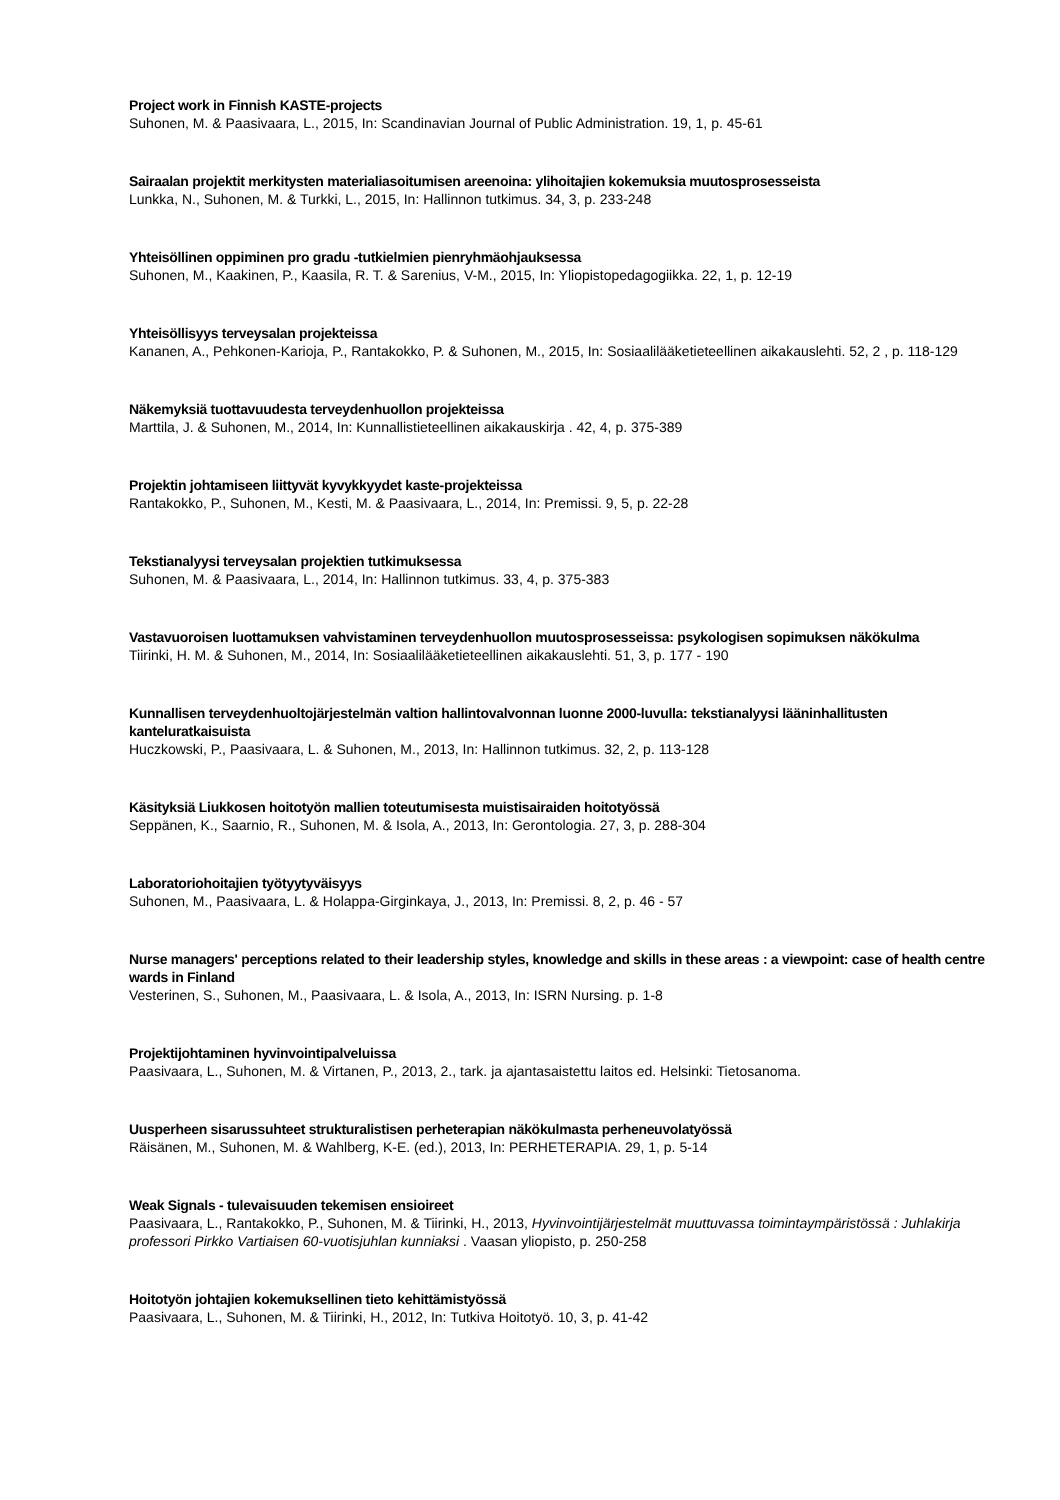Project work in Finnish KASTE-projects
Suhonen, M. & Paasivaara, L., 2015, In: Scandinavian Journal of Public Administration. 19, 1, p. 45-61
Sairaalan projektit merkitysten materialiasoitumisen areenoina: ylihoitajien kokemuksia muutosprosesseista
Lunkka, N., Suhonen, M. & Turkki, L., 2015, In: Hallinnon tutkimus. 34, 3, p. 233-248
Yhteisöllinen oppiminen pro gradu -tutkielmien pienryhmäohjauksessa
Suhonen, M., Kaakinen, P., Kaasila, R. T. & Sarenius, V-M., 2015, In: Yliopistopedagogiikka. 22, 1, p. 12-19
Yhteisöllisyys terveysalan projekteissa
Kananen, A., Pehkonen-Karioja, P., Rantakokko, P. & Suhonen, M., 2015, In: Sosiaalilääketieteellinen aikakauslehti. 52, 2 , p. 118-129
Näkemyksiä tuottavuudesta terveydenhuollon projekteissa
Marttila, J. & Suhonen, M., 2014, In: Kunnallistieteellinen aikakauskirja . 42, 4, p. 375-389
Projektin johtamiseen liittyvät kyvykkyydet kaste-projekteissa
Rantakokko, P., Suhonen, M., Kesti, M. & Paasivaara, L., 2014, In: Premissi. 9, 5, p. 22-28
Tekstianalyysi terveysalan projektien tutkimuksessa
Suhonen, M. & Paasivaara, L., 2014, In: Hallinnon tutkimus. 33, 4, p. 375-383
Vastavuoroisen luottamuksen vahvistaminen terveydenhuollon muutosprosesseissa: psykologisen sopimuksen näkökulma
Tiirinki, H. M. & Suhonen, M., 2014, In: Sosiaalilääketieteellinen aikakauslehti. 51, 3, p. 177 - 190
Kunnallisen terveydenhuoltojärjestelmän valtion hallintovalvonnan luonne 2000-luvulla: tekstianalyysi lääninhallitusten kanteluratkaisuista
Huczkowski, P., Paasivaara, L. & Suhonen, M., 2013, In: Hallinnon tutkimus. 32, 2, p. 113-128
Käsityksiä Liukkosen hoitotyön mallien toteutumisesta muistisairaiden hoitotyössä
Seppänen, K., Saarnio, R., Suhonen, M. & Isola, A., 2013, In: Gerontologia. 27, 3, p. 288-304
Laboratoriohoitajien työtyytyväisyys
Suhonen, M., Paasivaara, L. & Holappa-Girginkaya, J., 2013, In: Premissi. 8, 2, p. 46 - 57
Nurse managers' perceptions related to their leadership styles, knowledge and skills in these areas : a viewpoint: case of health centre wards in Finland
Vesterinen, S., Suhonen, M., Paasivaara, L. & Isola, A., 2013, In: ISRN Nursing. p. 1-8
Projektijohtaminen hyvinvointipalveluissa
Paasivaara, L., Suhonen, M. & Virtanen, P., 2013, 2., tark. ja ajantasaistettu laitos ed. Helsinki: Tietosanoma.
Uusperheen sisarussuhteet strukturalistisen perheterapian näkökulmasta perheneuvolatyössä
Räisänen, M., Suhonen, M. & Wahlberg, K-E. (ed.), 2013, In: PERHETERAPIA. 29, 1, p. 5-14
Weak Signals - tulevaisuuden tekemisen ensioireet
Paasivaara, L., Rantakokko, P., Suhonen, M. & Tiirinki, H., 2013, Hyvinvointijärjestelmät muuttuvassa toimintaympäristössä : Juhlakirja professori Pirkko Vartiaisen 60-vuotisjuhlan kunniaksi . Vaasan yliopisto, p. 250-258
Hoitotyön johtajien kokemuksellinen tieto kehittämistyössä
Paasivaara, L., Suhonen, M. & Tiirinki, H., 2012, In: Tutkiva Hoitotyö. 10, 3, p. 41-42